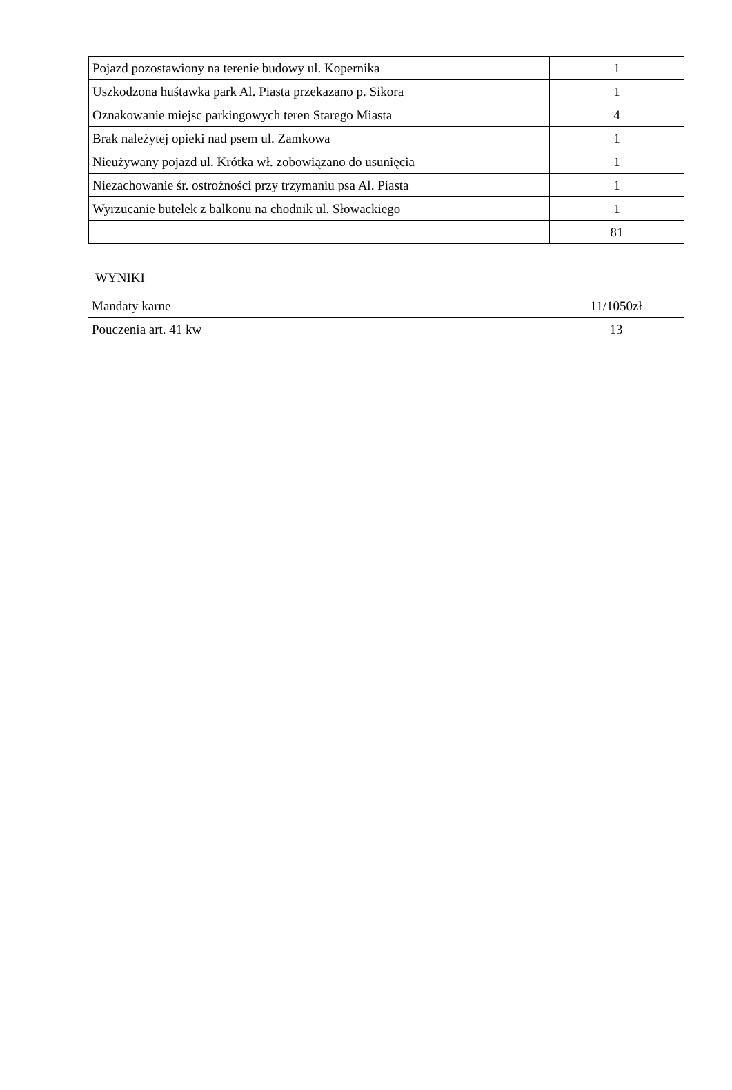| Pojazd pozostawiony na terenie budowy ul. Kopernika | 1 |
| Uszkodzona huśtawka park Al. Piasta przekazano p. Sikora | 1 |
| Oznakowanie miejsc parkingowych teren Starego Miasta | 4 |
| Brak należytej opieki nad psem ul. Zamkowa | 1 |
| Nieużywany pojazd ul. Krótka wł. zobowiązano do usunięcia | 1 |
| Niezachowanie śr. ostrożności przy trzymaniu psa Al. Piasta | 1 |
| Wyrzucanie butelek z balkonu na chodnik ul. Słowackiego | 1 |
| | 81 |
WYNIKI
| Mandaty karne | 11/1050zł |
| Pouczenia art. 41 kw | 13 |